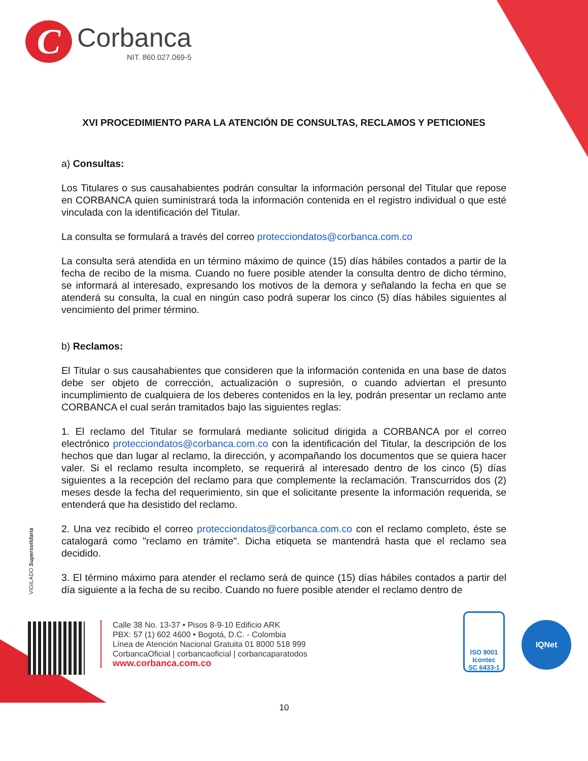C
Corbanca
NIT. 860.027.069-5
XVI PROCEDIMIENTO PARA LA ATENCIÓN DE CONSULTAS, RECLAMOS Y PETICIONES
a) Consultas:
Los Titulares o sus causahabientes podrán consultar la información personal del Titular que repose en CORBANCA quien suministrará toda la información contenida en el registro individual o que esté vinculada con la identificación del Titular.
La consulta se formulará a través del correo protecciondatos@corbanca.com.co
La consulta será atendida en un término máximo de quince (15) días hábiles contados a partir de la fecha de recibo de la misma. Cuando no fuere posible atender la consulta dentro de dicho término, se informará al interesado, expresando los motivos de la demora y señalando la fecha en que se atenderá su consulta, la cual en ningún caso podrá superar los cinco (5) días hábiles siguientes al vencimiento del primer término.
b) Reclamos:
El Titular o sus causahabientes que consideren que la información contenida en una base de datos debe ser objeto de corrección, actualización o supresión, o cuando adviertan el presunto incumplimiento de cualquiera de los deberes contenidos en la ley, podrán presentar un reclamo ante CORBANCA el cual serán tramitados bajo las siguientes reglas:
1. El reclamo del Titular se formulará mediante solicitud dirigida a CORBANCA por el correo electrónico protecciondatos@corbanca.com.co con la identificación del Titular, la descripción de los hechos que dan lugar al reclamo, la dirección, y acompañando los documentos que se quiera hacer valer. Si el reclamo resulta incompleto, se requerirá al interesado dentro de los cinco (5) días siguientes a la recepción del reclamo para que complemente la reclamación. Transcurridos dos (2) meses desde la fecha del requerimiento, sin que el solicitante presente la información requerida, se entenderá que ha desistido del reclamo.
2. Una vez recibido el correo protecciondatos@corbanca.com.co con el reclamo completo, éste se catalogará como "reclamo en trámite". Dicha etiqueta se mantendrá hasta que el reclamo sea decidido.
3. El término máximo para atender el reclamo será de quince (15) días hábiles contados a partir del día siguiente a la fecha de su recibo. Cuando no fuere posible atender el reclamo dentro de
VIGILADO Supersolidaria
Calle 38 No. 13-37 • Pisos 8-9-10 Edificio ARK
PBX: 57 (1) 602 4600 • Bogotá, D.C. - Colombia
Línea de Atención Nacional Gratuita 01 8000 518 999
CorbancaOficial | corbancaoficial | corbancaparatodos
www.corbanca.com.co
ISO 9001
Icontec
SC 6433-1
IQNet
10